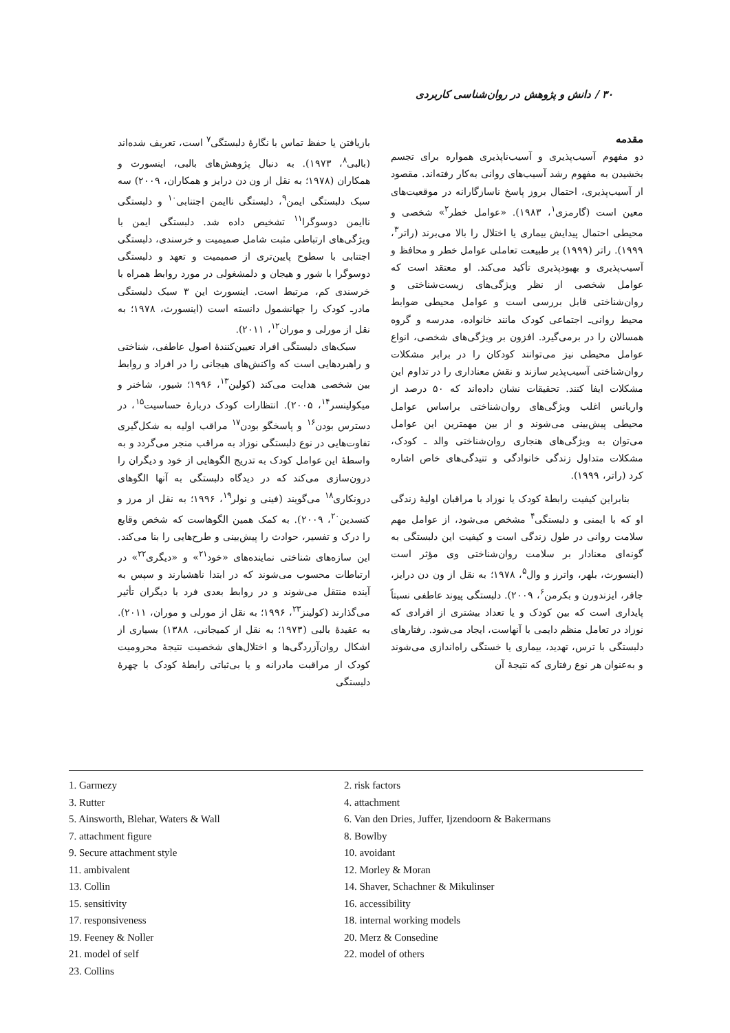۳۰ / دانش و پژوهش در روان‌شناسی کاربردی
مقدمه
دو مفهوم آسیب‌پذیری و آسیب‌ناپذیری همواره برای تجسم بخشیدن به مفهوم رشد آسیب‌های روانی به‌کار رفته‌اند. مقصود از آسیب‌پذیری، احتمال بروز پاسخ ناسازگارانه در موقعیت‌های معین است (گارمزی<sup>۱</sup>، ۱۹۸۳). «عوامل خطر<sup>۲</sup>» شخصی و محیطی احتمال پیدایش بیماری یا اختلال را بالا می‌برند (راتر<sup>۳</sup>، ۱۹۹۹). راتر (۱۹۹۹) بر طبیعت تعاملی عوامل خطر و محافظ و آسیب‌پذیری و بهبودپذیری تأکید می‌کند. او معتقد است که عوامل شخصی از نظر ویژگی‌های زیست‌شناختی و روان‌شناختی قابل بررسی است و عوامل محیطی ضوابط محیط روانی‌ـ اجتماعی کودک مانند خانواده، مدرسه و گروه همسالان را در برمی‌گیرد. افزون بر ویژگی‌های شخصی، انواع عوامل محیطی نیز می‌توانند کودکان را در برابر مشکلات روان‌شناختی آسیب‌پذیر سازند و نقش معناداری را در تداوم این مشکلات ایفا کنند. تحقیقات نشان داده‌اند که ۵۰ درصد از واریانس اغلب ویژگی‌های روان‌شناختی براساس عوامل محیطی پیش‌بینی می‌شوند و از بین مهمترین این عوامل می‌توان به ویژگی‌های هنجاری روان‌شناختی والد ـ کودک، مشکلات متداول زندگی خانوادگی و تنیدگی‌های خاص اشاره کرد (راتر، ۱۹۹۹).
بنابراین کیفیت رابطهٔ کودک یا نوزاد با مراقبان اولیهٔ زندگی او که با ایمنی و دلبستگی<sup>۴</sup> مشخص می‌شود، از عوامل مهم سلامت روانی در طول زندگی است و کیفیت این دلبستگی به گونه‌ای معنادار بر سلامت روان‌شناختی وی مؤثر است (اینسورث، بلهر، واترز و وال<sup>۵</sup>، ۱۹۷۸؛ به نقل از ون دن درایز، جافر، ایزندورن و بکرمن<sup>۶</sup>، ۲۰۰۹). دلبستگی پیوند عاطفی نسبتاً پایداری است که بین کودک و یا تعداد بیشتری از افرادی که نوزاد در تعامل منظم دایمی با آنهاست، ایجاد می‌شود. رفتارهای دلبستگی با ترس، تهدید، بیماری یا خستگی راه‌اندازی می‌شوند و به‌عنوان هر نوع رفتاری که نتیجهٔ آن
بازیافتن یا حفظ تماس با نگارهٔ دلبستگی<sup>۷</sup> است، تعریف شده‌اند (بالبی<sup>۸</sup>، ۱۹۷۳). به دنبال پژوهش‌های بالبی، اینسورث و همکاران (۱۹۷۸؛ به نقل از ون دن درایز و همکاران، ۲۰۰۹) سه سبک دلبستگی ایمن<sup>۹</sup>، دلبستگی ناایمن اجتنابی<sup>۱۰</sup> و دلبستگی ناایمن دوسوگرا<sup>۱۱</sup> تشخیص داده شد. دلبستگی ایمن با ویژگی‌های ارتباطی مثبت شامل صمیمیت و خرسندی، دلبستگی اجتنابی با سطوح پایین‌تری از صمیمیت و تعهد و دلبستگی دوسوگرا با شور و هیجان و دلمشغولی در مورد روابط همراه با خرسندی کم، مرتبط است. اینسورث این ۳ سبک دلبستگی مادرـ کودک را جهانشمول دانسته است (اینسورث، ۱۹۷۸؛ به نقل از مورلی و موران<sup>۱۲</sup>، ۲۰۱۱).
سبک‌های دلبستگی افراد تعیین‌کنندهٔ اصول عاطفی، شناختی و راهبردهایی است که واکنش‌های هیجانی را در افراد و روابط بین شخصی هدایت می‌کند (کولین<sup>۱۳</sup>، ۱۹۹۶؛ شیور، شاخنر و میکولینسر<sup>۱۴</sup>، ۲۰۰۵). انتظارات کودک دربارهٔ حساسیت<sup>۱۵</sup>، در دسترس بودن<sup>۱۶</sup> و پاسخگو بودن<sup>۱۷</sup> مراقب اولیه به شکل‌گیری تفاوت‌هایی در نوع دلبستگی نوزاد به مراقب منجر می‌گردد و به واسطهٔ این عوامل کودک به تدریج الگوهایی از خود و دیگران را درون‌سازی می‌کند که در دیدگاه دلبستگی به آنها الگوهای درونکاری<sup>۱۸</sup> می‌گویند (فینی و نولر<sup>۱۹</sup>، ۱۹۹۶؛ به نقل از مرز و کنسدین<sup>۲۰</sup>، ۲۰۰۹). به کمک همین الگوهاست که شخص وقایع را درک و تفسیر، حوادث را پیش‌بینی و طرح‌هایی را بنا می‌کند. این سازه‌های شناختی نماینده‌های «خود<sup>۲۱</sup>» و «دیگری<sup>۲۲</sup>» در ارتباطات محسوب می‌شوند که در ابتدا ناهشیارند و سپس به آینده منتقل می‌شوند و در روابط بعدی فرد با دیگران تأثیر می‌گذارند (کولینز<sup>۲۳</sup>، ۱۹۹۶؛ به نقل از مورلی و موران، ۲۰۱۱). به عقیدهٔ بالبی (۱۹۷۳؛ به نقل از کمیجانی، ۱۳۸۸) بسیاری از اشکال روان‌آزردگی‌ها و اختلال‌های شخصیت نتیجهٔ محرومیت کودک از مراقبت مادرانه و یا بی‌ثباتی رابطهٔ کودک با چهرهٔ دلبستگی
1. Garmezy
2. risk factors
3. Rutter
4. attachment
5. Ainsworth, Blehar, Waters & Wall
6. Van den Dries, Juffer, Ijzendoorn & Bakermans
7. attachment figure
8. Bowlby
9. Secure attachment style
10. avoidant
11. ambivalent
12. Morley & Moran
13. Collin
14. Shaver, Schachner & Mikulinser
15. sensitivity
16. accessibility
17. responsiveness
18. internal working models
19. Feeney & Noller
20. Merz & Consedine
21. model of self
22. model of others
23. Collins